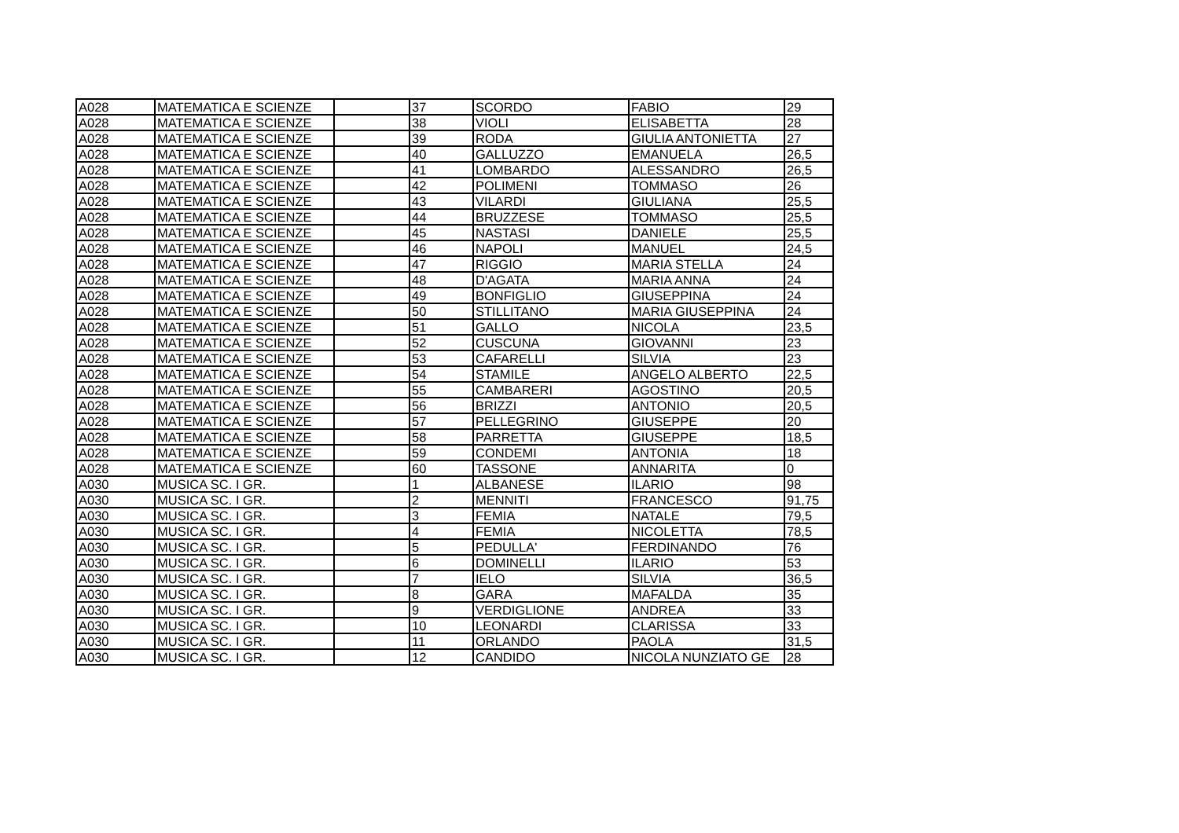| A028 | MATEMATICA E SCIENZE | | 37 | SCORDO | FABIO | 29 |
| A028 | MATEMATICA E SCIENZE | | 38 | VIOLI | ELISABETTA | 28 |
| A028 | MATEMATICA E SCIENZE | | 39 | RODA | GIULIA ANTONIETTA | 27 |
| A028 | MATEMATICA E SCIENZE | | 40 | GALLUZZO | EMANUELA | 26,5 |
| A028 | MATEMATICA E SCIENZE | | 41 | LOMBARDO | ALESSANDRO | 26,5 |
| A028 | MATEMATICA E SCIENZE | | 42 | POLIMENI | TOMMASO | 26 |
| A028 | MATEMATICA E SCIENZE | | 43 | VILARDI | GIULIANA | 25,5 |
| A028 | MATEMATICA E SCIENZE | | 44 | BRUZZESE | TOMMASO | 25,5 |
| A028 | MATEMATICA E SCIENZE | | 45 | NASTASI | DANIELE | 25,5 |
| A028 | MATEMATICA E SCIENZE | | 46 | NAPOLI | MANUEL | 24,5 |
| A028 | MATEMATICA E SCIENZE | | 47 | RIGGIO | MARIA STELLA | 24 |
| A028 | MATEMATICA E SCIENZE | | 48 | D'AGATA | MARIA ANNA | 24 |
| A028 | MATEMATICA E SCIENZE | | 49 | BONFIGLIO | GIUSEPPINA | 24 |
| A028 | MATEMATICA E SCIENZE | | 50 | STILLITANO | MARIA GIUSEPPINA | 24 |
| A028 | MATEMATICA E SCIENZE | | 51 | GALLO | NICOLA | 23,5 |
| A028 | MATEMATICA E SCIENZE | | 52 | CUSCUNA | GIOVANNI | 23 |
| A028 | MATEMATICA E SCIENZE | | 53 | CAFARELLI | SILVIA | 23 |
| A028 | MATEMATICA E SCIENZE | | 54 | STAMILE | ANGELO ALBERTO | 22,5 |
| A028 | MATEMATICA E SCIENZE | | 55 | CAMBARERI | AGOSTINO | 20,5 |
| A028 | MATEMATICA E SCIENZE | | 56 | BRIZZI | ANTONIO | 20,5 |
| A028 | MATEMATICA E SCIENZE | | 57 | PELLEGRINO | GIUSEPPE | 20 |
| A028 | MATEMATICA E SCIENZE | | 58 | PARRETTA | GIUSEPPE | 18,5 |
| A028 | MATEMATICA E SCIENZE | | 59 | CONDEMI | ANTONIA | 18 |
| A028 | MATEMATICA E SCIENZE | | 60 | TASSONE | ANNARITA | 0 |
| A030 | MUSICA SC. I GR. | | 1 | ALBANESE | ILARIO | 98 |
| A030 | MUSICA SC. I GR. | | 2 | MENNITI | FRANCESCO | 91,75 |
| A030 | MUSICA SC. I GR. | | 3 | FEMIA | NATALE | 79,5 |
| A030 | MUSICA SC. I GR. | | 4 | FEMIA | NICOLETTA | 78,5 |
| A030 | MUSICA SC. I GR. | | 5 | PEDULLA' | FERDINANDO | 76 |
| A030 | MUSICA SC. I GR. | | 6 | DOMINELLI | ILARIO | 53 |
| A030 | MUSICA SC. I GR. | | 7 | IELO | SILVIA | 36,5 |
| A030 | MUSICA SC. I GR. | | 8 | GARA | MAFALDA | 35 |
| A030 | MUSICA SC. I GR. | | 9 | VERDIGLIONE | ANDREA | 33 |
| A030 | MUSICA SC. I GR. | | 10 | LEONARDI | CLARISSA | 33 |
| A030 | MUSICA SC. I GR. | | 11 | ORLANDO | PAOLA | 31,5 |
| A030 | MUSICA SC. I GR. | | 12 | CANDIDO | NICOLA NUNZIATO GE | 28 |